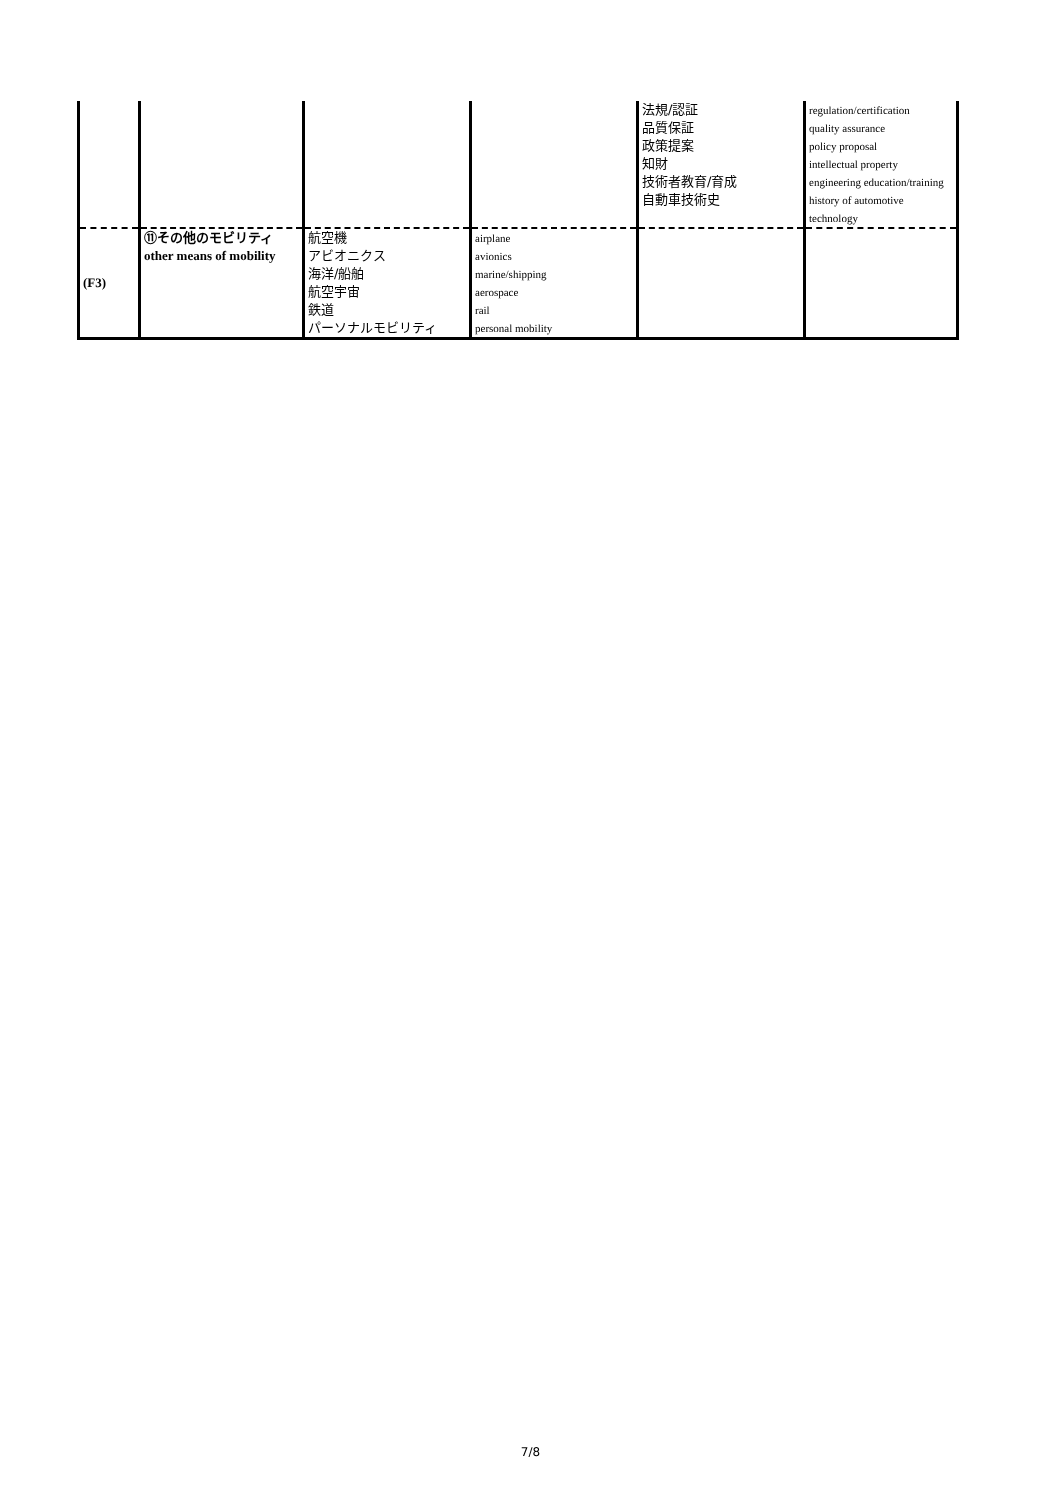| | | | | 法規/認証 品質保証 政策提案 知財 技術者教育/育成 自動車技術史 | regulation/certification quality assurance policy proposal intellectual property engineering education/training history of automotive technology |
| (F3) | ⑪その他のモビリティ other means of mobility | 航空機 アビオニクス 海洋/船舶 航空宇宙 鉄道 パーソナルモビリティ | airplane avionics marine/shipping aerospace rail personal mobility | | |
7/8